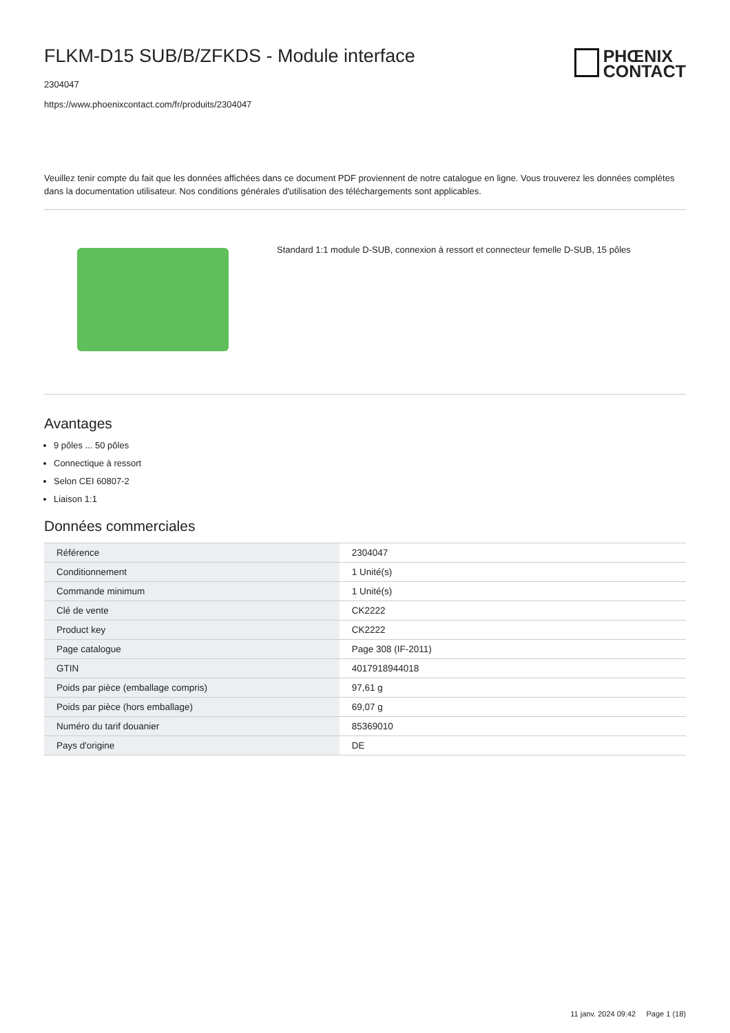FLKM-D15 SUB/B/ZFKDS - Module interface
2304047
https://www.phoenixcontact.com/fr/produits/2304047
PHŒNIX
CONTACT
Veuillez tenir compte du fait que les données affichées dans ce document PDF proviennent de notre catalogue en ligne. Vous trouverez les données complètes dans la documentation utilisateur. Nos conditions générales d'utilisation des téléchargements sont applicables.
Standard 1:1 module D-SUB, connexion à ressort et connecteur femelle D-SUB, 15 pôles
Avantages
9 pôles ... 50 pôles
Connectique à ressort
Selon CEI 60807-2
Liaison 1:1
Données commerciales
| Référence | 2304047 |
| Conditionnement | 1 Unité(s) |
| Commande minimum | 1 Unité(s) |
| Clé de vente | CK2222 |
| Product key | CK2222 |
| Page catalogue | Page 308 (IF-2011) |
| GTIN | 4017918944018 |
| Poids par pièce (emballage compris) | 97,61 g |
| Poids par pièce (hors emballage) | 69,07 g |
| Numéro du tarif douanier | 85369010 |
| Pays d'origine | DE |
11 janv. 2024 09:42 Page 1 (18)